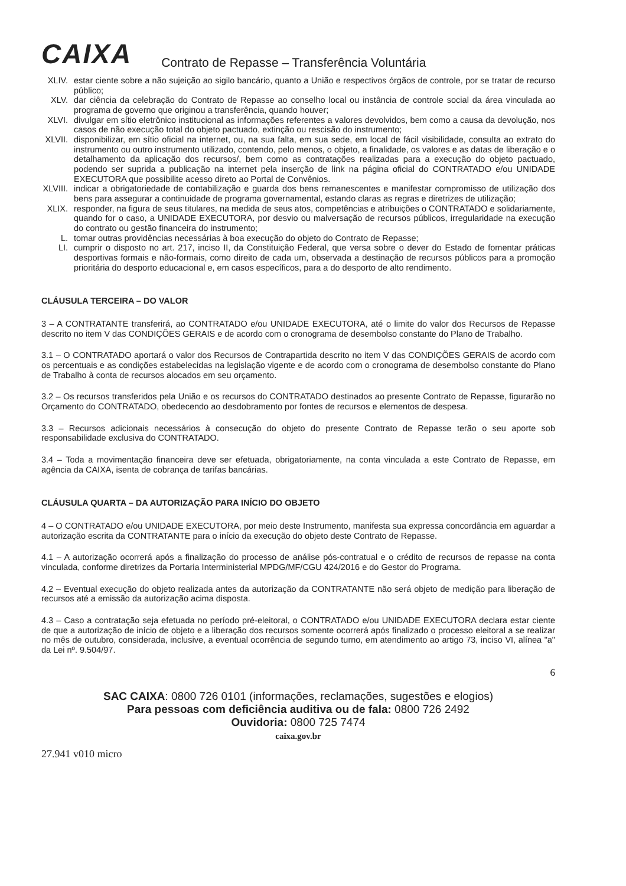CAIXA
Contrato de Repasse – Transferência Voluntária
XLIV. estar ciente sobre a não sujeição ao sigilo bancário, quanto a União e respectivos órgãos de controle, por se tratar de recurso público;
XLV. dar ciência da celebração do Contrato de Repasse ao conselho local ou instância de controle social da área vinculada ao programa de governo que originou a transferência, quando houver;
XLVI. divulgar em sítio eletrônico institucional as informações referentes a valores devolvidos, bem como a causa da devolução, nos casos de não execução total do objeto pactuado, extinção ou rescisão do instrumento;
XLVII.
disponibilizar, em sítio oficial na internet, ou, na sua falta, em sua sede, em local de fácil visibilidade, consulta ao extrato do instrumento ou outro instrumento utilizado, contendo, pelo menos, o objeto, a finalidade, os valores e as datas de liberação e o detalhamento da aplicação dos recursos/, bem como as contratações realizadas para a execução do objeto pactuado, podendo ser suprida a publicação na internet pela inserção de link na página oficial do CONTRATADO e/ou UNIDADE EXECUTORA que possibilite acesso direto ao Portal de Convênios.
XLVIII.
indicar a obrigatoriedade de contabilização e guarda dos bens remanescentes e manifestar compromisso de utilização dos bens para assegurar a continuidade de programa governamental, estando claras as regras e diretrizes de utilização;
XLIX. responder, na figura de seus titulares, na medida de seus atos, competências e atribuições o CONTRATADO e solidariamente, quando for o caso, a UNIDADE EXECUTORA, por desvio ou malversação de recursos públicos, irregularidade na execução do contrato ou gestão financeira do instrumento;
L. tomar outras providências necessárias à boa execução do objeto do Contrato de Repasse;
LI. cumprir o disposto no art. 217, inciso II, da Constituição Federal, que versa sobre o dever do Estado de fomentar práticas desportivas formais e não-formais, como direito de cada um, observada a destinação de recursos públicos para a promoção prioritária do desporto educacional e, em casos específicos, para a do desporto de alto rendimento.
CLÁUSULA TERCEIRA – DO VALOR
3 – A CONTRATANTE transferirá, ao CONTRATADO e/ou UNIDADE EXECUTORA, até o limite do valor dos Recursos de Repasse descrito no item V das CONDIÇÕES GERAIS e de acordo com o cronograma de desembolso constante do Plano de Trabalho.
3.1 – O CONTRATADO aportará o valor dos Recursos de Contrapartida descrito no item V das CONDIÇÕES GERAIS de acordo com os percentuais e as condições estabelecidas na legislação vigente e de acordo com o cronograma de desembolso constante do Plano de Trabalho à conta de recursos alocados em seu orçamento.
3.2 – Os recursos transferidos pela União e os recursos do CONTRATADO destinados ao presente Contrato de Repasse, figurarão no Orçamento do CONTRATADO, obedecendo ao desdobramento por fontes de recursos e elementos de despesa.
3.3 – Recursos adicionais necessários à consecução do objeto do presente Contrato de Repasse terão o seu aporte sob responsabilidade exclusiva do CONTRATADO.
3.4 – Toda a movimentação financeira deve ser efetuada, obrigatoriamente, na conta vinculada a este Contrato de Repasse, em agência da CAIXA, isenta de cobrança de tarifas bancárias.
CLÁUSULA QUARTA – DA AUTORIZAÇÃO PARA INÍCIO DO OBJETO
4 – O CONTRATADO e/ou UNIDADE EXECUTORA, por meio deste Instrumento, manifesta sua expressa concordância em aguardar a autorização escrita da CONTRATANTE para o início da execução do objeto deste Contrato de Repasse.
4.1 – A autorização ocorrerá após a finalização do processo de análise pós-contratual e o crédito de recursos de repasse na conta vinculada, conforme diretrizes da Portaria Interministerial MPDG/MF/CGU 424/2016 e do Gestor do Programa.
4.2 – Eventual execução do objeto realizada antes da autorização da CONTRATANTE não será objeto de medição para liberação de recursos até a emissão da autorização acima disposta.
4.3 – Caso a contratação seja efetuada no período pré-eleitoral, o CONTRATADO e/ou UNIDADE EXECUTORA declara estar ciente de que a autorização de início de objeto e a liberação dos recursos somente ocorrerá após finalizado o processo eleitoral a se realizar no mês de outubro, considerada, inclusive, a eventual ocorrência de segundo turno, em atendimento ao artigo 73, inciso VI, alínea "a" da Lei nº. 9.504/97.
6
SAC CAIXA: 0800 726 0101 (informações, reclamações, sugestões e elogios)
Para pessoas com deficiência auditiva ou de fala: 0800 726 2492
Ouvidoria: 0800 725 7474
caixa.gov.br
27.941 v010 micro